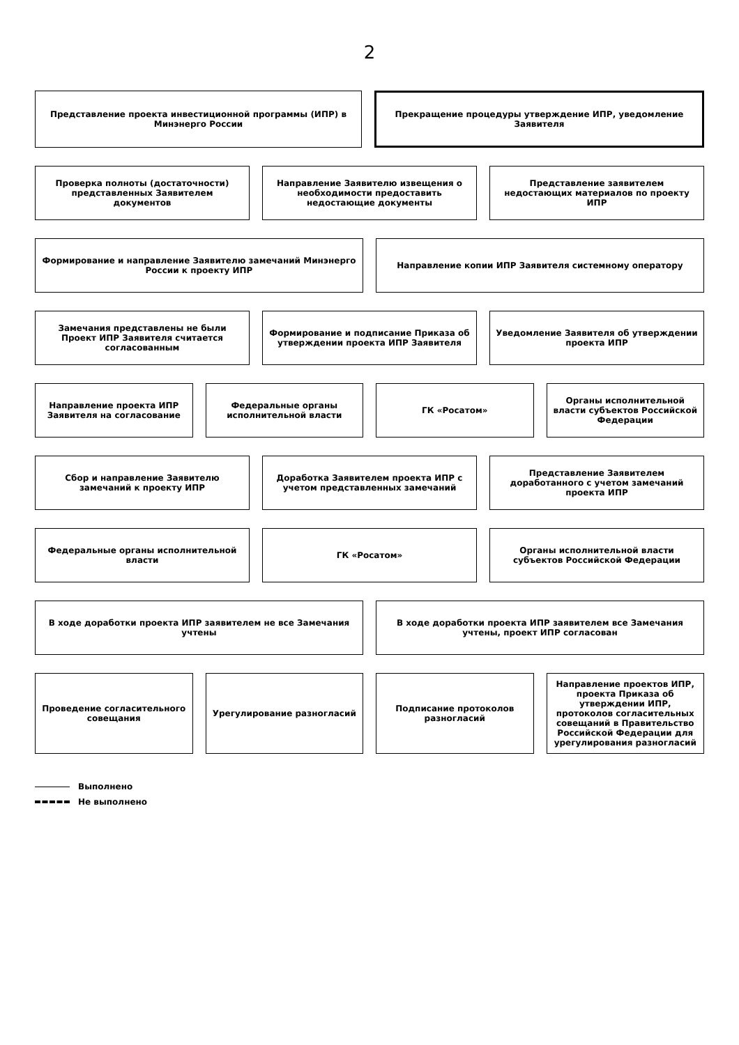2
Представление проекта инвестиционной программы (ИПР) в Минэнерго России
Прекращение процедуры утверждение ИПР, уведомление Заявителя
Проверка полноты (достаточности) представленных Заявителем документов
Направление Заявителю извещения о необходимости предоставить недостающие документы
Представление заявителем недостающих материалов по проекту ИПР
Формирование и направление Заявителю замечаний Минэнерго России к проекту ИПР
Направление копии ИПР Заявителя системному оператору
Замечания представлены не были Проект ИПР Заявителя считается согласованным
Формирование и подписание Приказа об утверждении проекта ИПР Заявителя
Уведомление Заявителя об утверждении проекта ИПР
Направление проекта ИПР Заявителя на согласование
Федеральные органы исполнительной власти
ГК «Росатом» Органы исполнительной власти субъектов Российской Федерации
Сбор и направление Заявителю замечаний к проекту ИПР
Доработка Заявителем проекта ИПР с учетом представленных замечаний
Представление Заявителем доработанного с учетом замечаний проекта ИПР
Федеральные органы исполнительной власти
ГК «Росатом» Органы исполнительной власти субъектов Российской Федерации
В ходе доработки проекта ИПР заявителем не все Замечания учтены
В ходе доработки проекта ИПР заявителем все Замечания учтены, проект ИПР согласован
Проведение согласительного совещания
Урегулирование разногласий Подписание протоколов разногласий
Направление проектов ИПР, проекта Приказа об утверждении ИПР, протоколов согласительных совещаний в Правительство Российской Федерации для урегулирования разногласий
Выполнено
Не выполнено